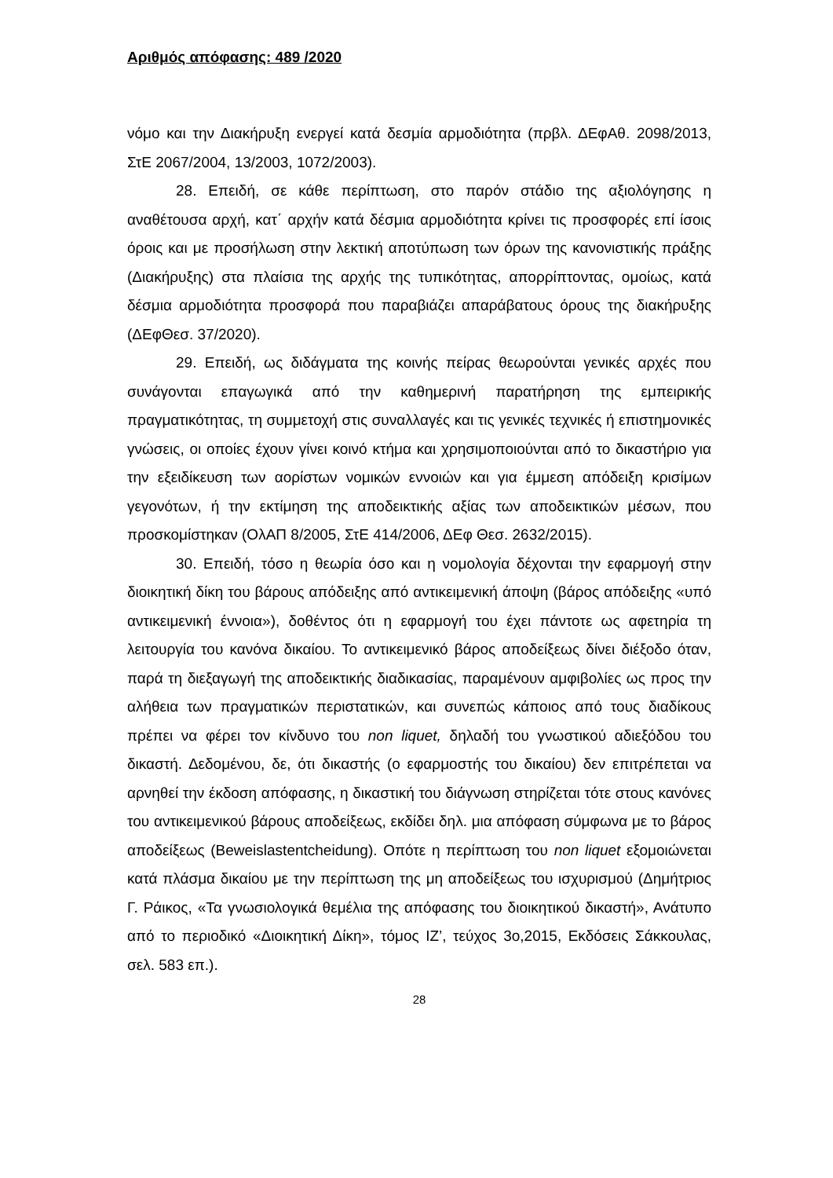Αριθμός απόφασης: 489 /2020
νόμο και την Διακήρυξη ενεργεί κατά δεσμία αρμοδιότητα (πρβλ. ΔΕφΑθ. 2098/2013, ΣτΕ 2067/2004, 13/2003, 1072/2003).
28. Επειδή, σε κάθε περίπτωση, στο παρόν στάδιο της αξιολόγησης η αναθέτουσα αρχή, κατ΄ αρχήν κατά δέσμια αρμοδιότητα κρίνει τις προσφορές επί ίσοις όροις και με προσήλωση στην λεκτική αποτύπωση των όρων της κανονιστικής πράξης (Διακήρυξης) στα πλαίσια της αρχής της τυπικότητας, απορρίπτοντας, ομοίως, κατά δέσμια αρμοδιότητα προσφορά που παραβιάζει απαράβατους όρους της διακήρυξης (ΔΕφΘεσ. 37/2020).
29. Επειδή, ως διδάγματα της κοινής πείρας θεωρούνται γενικές αρχές που συνάγονται επαγωγικά από την καθημερινή παρατήρηση της εμπειρικής πραγματικότητας, τη συμμετοχή στις συναλλαγές και τις γενικές τεχνικές ή επιστημονικές γνώσεις, οι οποίες έχουν γίνει κοινό κτήμα και χρησιμοποιούνται από το δικαστήριο για την εξειδίκευση των αορίστων νομικών εννοιών και για έμμεση απόδειξη κρισίμων γεγονότων, ή την εκτίμηση της αποδεικτικής αξίας των αποδεικτικών μέσων, που προσκομίστηκαν (ΟλΑΠ 8/2005, ΣτΕ 414/2006, ΔΕφ Θεσ. 2632/2015).
30. Επειδή, τόσο η θεωρία όσο και η νομολογία δέχονται την εφαρμογή στην διοικητική δίκη του βάρους απόδειξης από αντικειμενική άποψη (βάρος απόδειξης «υπό αντικειμενική έννοια»), δοθέντος ότι η εφαρμογή του έχει πάντοτε ως αφετηρία τη λειτουργία του κανόνα δικαίου. Το αντικειμενικό βάρος αποδείξεως δίνει διέξοδο όταν, παρά τη διεξαγωγή της αποδεικτικής διαδικασίας, παραμένουν αμφιβολίες ως προς την αλήθεια των πραγματικών περιστατικών, και συνεπώς κάποιος από τους διαδίκους πρέπει να φέρει τον κίνδυνο του non liquet, δηλαδή του γνωστικού αδιεξόδου του δικαστή. Δεδομένου, δε, ότι δικαστής (ο εφαρμοστής του δικαίου) δεν επιτρέπεται να αρνηθεί την έκδοση απόφασης, η δικαστική του διάγνωση στηρίζεται τότε στους κανόνες του αντικειμενικού βάρους αποδείξεως, εκδίδει δηλ. μια απόφαση σύμφωνα με το βάρος αποδείξεως (Beweislastentcheidung). Οπότε η περίπτωση του non liquet εξομοιώνεται κατά πλάσμα δικαίου με την περίπτωση της μη αποδείξεως του ισχυρισμού (Δημήτριος Γ. Ράικος, «Τα γνωσιολογικά θεμέλια της απόφασης του διοικητικού δικαστή», Ανάτυπο από το περιοδικό «Διοικητική Δίκη», τόμος ΙΖ’, τεύχος 3ο,2015, Εκδόσεις Σάκκουλας, σελ. 583 επ.).
28